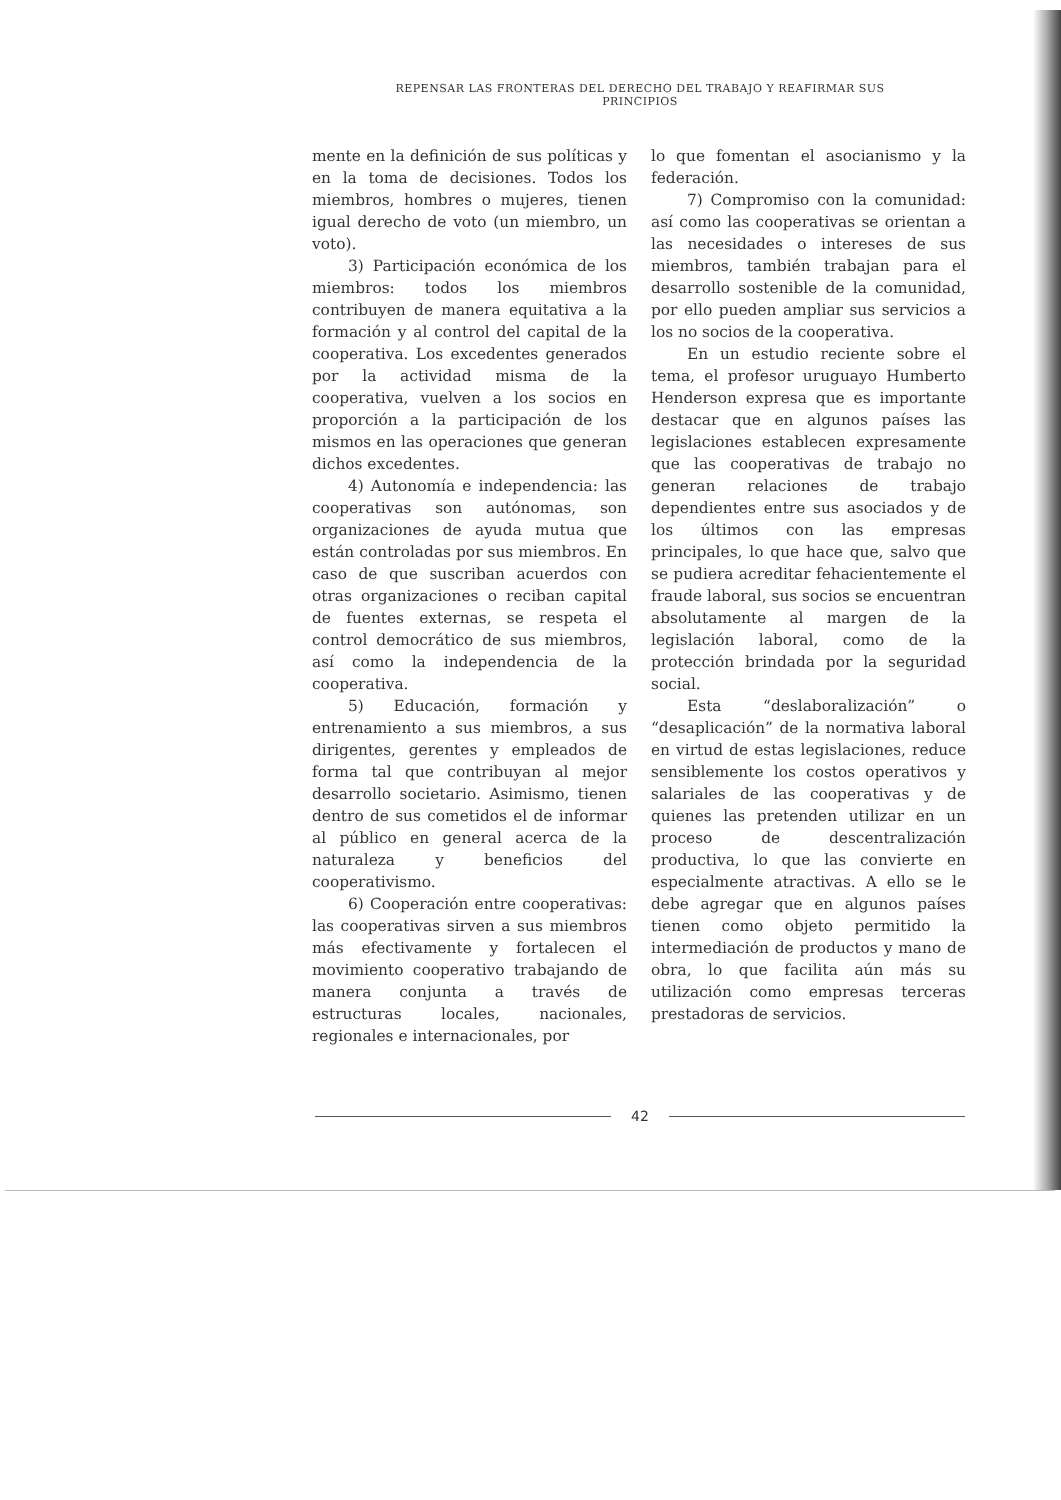REPENSAR LAS FRONTERAS DEL DERECHO DEL TRABAJO Y REAFIRMAR SUS PRINCIPIOS
mente en la definición de sus políticas y en la toma de decisiones. Todos los miembros, hombres o mujeres, tienen igual derecho de voto (un miembro, un voto).
3) Participación económica de los miembros: todos los miembros contribuyen de manera equitativa a la formación y al control del capital de la cooperativa. Los excedentes generados por la actividad misma de la cooperativa, vuelven a los socios en proporción a la participación de los mismos en las operaciones que generan dichos excedentes.
4) Autonomía e independencia: las cooperativas son autónomas, son organizaciones de ayuda mutua que están controladas por sus miembros. En caso de que suscriban acuerdos con otras organizaciones o reciban capital de fuentes externas, se respeta el control democrático de sus miembros, así como la independencia de la cooperativa.
5) Educación, formación y entrenamiento a sus miembros, a sus dirigentes, gerentes y empleados de forma tal que contribuyan al mejor desarrollo societario. Asimismo, tienen dentro de sus cometidos el de informar al público en general acerca de la naturaleza y beneficios del cooperativismo.
6) Cooperación entre cooperativas: las cooperativas sirven a sus miembros más efectivamente y fortalecen el movimiento cooperativo trabajando de manera conjunta a través de estructuras locales, nacionales, regionales e internacionales, por
lo que fomentan el asocianismo y la federación.
7) Compromiso con la comunidad: así como las cooperativas se orientan a las necesidades o intereses de sus miembros, también trabajan para el desarrollo sostenible de la comunidad, por ello pueden ampliar sus servicios a los no socios de la cooperativa.
En un estudio reciente sobre el tema, el profesor uruguayo Humberto Henderson expresa que es importante destacar que en algunos países las legislaciones establecen expresamente que las cooperativas de trabajo no generan relaciones de trabajo dependientes entre sus asociados y de los últimos con las empresas principales, lo que hace que, salvo que se pudiera acreditar fehacientemente el fraude laboral, sus socios se encuentran absolutamente al margen de la legislación laboral, como de la protección brindada por la seguridad social.
Esta “deslaboralización” o “desaplicación” de la normativa laboral en virtud de estas legislaciones, reduce sensiblemente los costos operativos y salariales de las cooperativas y de quienes las pretenden utilizar en un proceso de descentralización productiva, lo que las convierte en especialmente atractivas. A ello se le debe agregar que en algunos países tienen como objeto permitido la intermediación de productos y mano de obra, lo que facilita aún más su utilización como empresas terceras prestadoras de servicios.
42